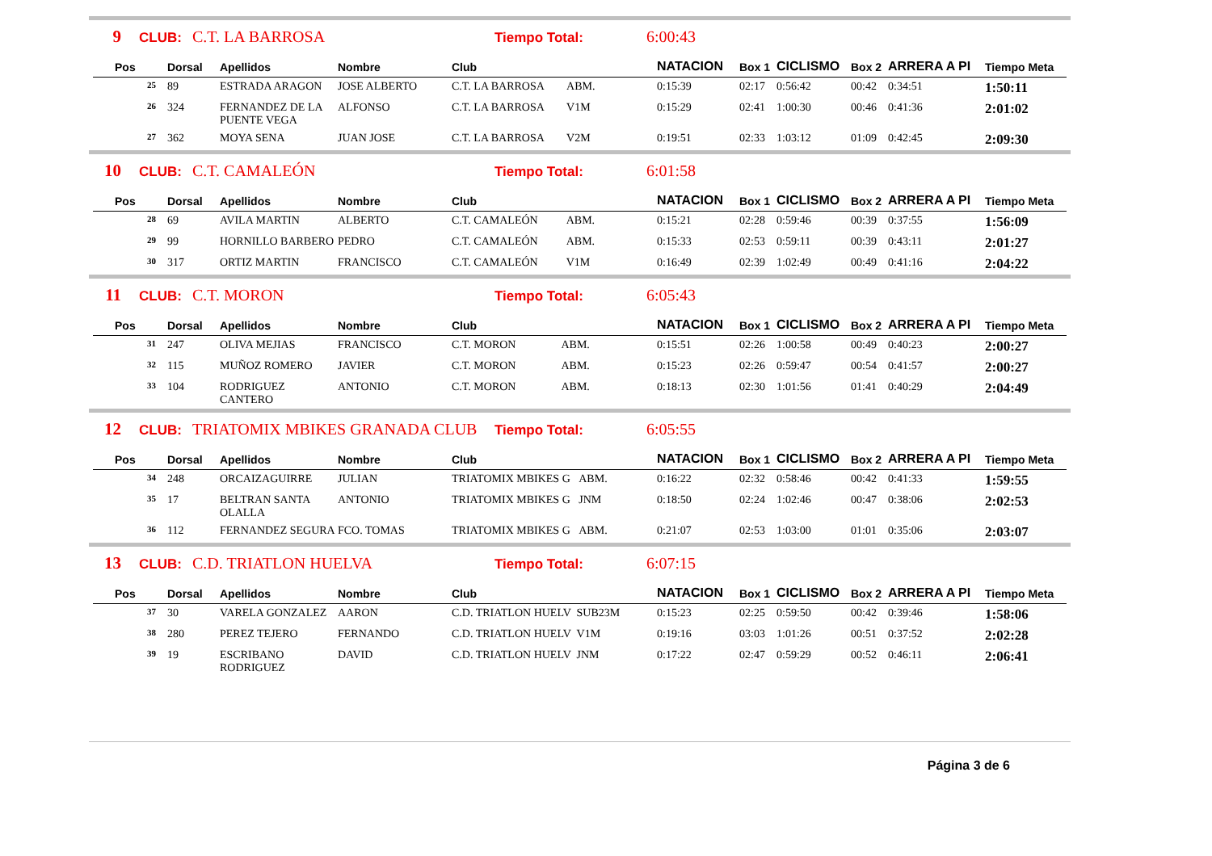9 CLUB: C.T. LA BARROSA Tiempo Total: 6:00:43
| Pos | Dorsal | Apellidos | Nombre | Club | NATACION | Box 1 | CICLISMO | Box 2 | ARRERA A PI | Tiempo Meta |
| --- | --- | --- | --- | --- | --- | --- | --- | --- | --- | --- |
| 25 | 89 | ESTRADA ARAGON | JOSE ALBERTO | C.T. LA BARROSA ABM. | 0:15:39 | 02:17 | 0:56:42 | 00:42 | 0:34:51 | 1:50:11 |
| 26 | 324 | FERNANDEZ DE LA PUENTE VEGA | ALFONSO | C.T. LA BARROSA V1M | 0:15:29 | 02:41 | 1:00:30 | 00:46 | 0:41:36 | 2:01:02 |
| 27 | 362 | MOYA SENA | JUAN JOSE | C.T. LA BARROSA V2M | 0:19:51 | 02:33 | 1:03:12 | 01:09 | 0:42:45 | 2:09:30 |
10 CLUB: C.T. CAMALEÓN Tiempo Total: 6:01:58
| Pos | Dorsal | Apellidos | Nombre | Club | NATACION | Box 1 | CICLISMO | Box 2 | ARRERA A PI | Tiempo Meta |
| --- | --- | --- | --- | --- | --- | --- | --- | --- | --- | --- |
| 28 | 69 | AVILA MARTIN | ALBERTO | C.T. CAMALEÓN ABM. | 0:15:21 | 02:28 | 0:59:46 | 00:39 | 0:37:55 | 1:56:09 |
| 29 | 99 | HORNILLO BARBERO | PEDRO | C.T. CAMALEÓN ABM. | 0:15:33 | 02:53 | 0:59:11 | 00:39 | 0:43:11 | 2:01:27 |
| 30 | 317 | ORTIZ MARTIN | FRANCISCO | C.T. CAMALEÓN V1M | 0:16:49 | 02:39 | 1:02:49 | 00:49 | 0:41:16 | 2:04:22 |
11 CLUB: C.T. MORON Tiempo Total: 6:05:43
| Pos | Dorsal | Apellidos | Nombre | Club | NATACION | Box 1 | CICLISMO | Box 2 | ARRERA A PI | Tiempo Meta |
| --- | --- | --- | --- | --- | --- | --- | --- | --- | --- | --- |
| 31 | 247 | OLIVA MEJIAS | FRANCISCO | C.T. MORON ABM. | 0:15:51 | 02:26 | 1:00:58 | 00:49 | 0:40:23 | 2:00:27 |
| 32 | 115 | MUÑOZ ROMERO | JAVIER | C.T. MORON ABM. | 0:15:23 | 02:26 | 0:59:47 | 00:54 | 0:41:57 | 2:00:27 |
| 33 | 104 | RODRIGUEZ CANTERO | ANTONIO | C.T. MORON ABM. | 0:18:13 | 02:30 | 1:01:56 | 01:41 | 0:40:29 | 2:04:49 |
12 CLUB: TRIATOMIX MBIKES GRANADA CLUB Tiempo Total: 6:05:55
| Pos | Dorsal | Apellidos | Nombre | Club | NATACION | Box 1 | CICLISMO | Box 2 | ARRERA A PI | Tiempo Meta |
| --- | --- | --- | --- | --- | --- | --- | --- | --- | --- | --- |
| 34 | 248 | ORCAIZAGUIRRE | JULIAN | TRIATOMIX MBIKES G ABM. | 0:16:22 | 02:32 | 0:58:46 | 00:42 | 0:41:33 | 1:59:55 |
| 35 | 17 | BELTRAN SANTA OLALLA | ANTONIO | TRIATOMIX MBIKES G JNM | 0:18:50 | 02:24 | 1:02:46 | 00:47 | 0:38:06 | 2:02:53 |
| 36 | 112 | FERNANDEZ SEGURA | FCO. TOMAS | TRIATOMIX MBIKES G ABM. | 0:21:07 | 02:53 | 1:03:00 | 01:01 | 0:35:06 | 2:03:07 |
13 CLUB: C.D. TRIATLON HUELVA Tiempo Total: 6:07:15
| Pos | Dorsal | Apellidos | Nombre | Club | NATACION | Box 1 | CICLISMO | Box 2 | ARRERA A PI | Tiempo Meta |
| --- | --- | --- | --- | --- | --- | --- | --- | --- | --- | --- |
| 37 | 30 | VARELA GONZALEZ | AARON | C.D. TRIATLON HUELV SUB23M | 0:15:23 | 02:25 | 0:59:50 | 00:42 | 0:39:46 | 1:58:06 |
| 38 | 280 | PEREZ TEJERO | FERNANDO | C.D. TRIATLON HUELV V1M | 0:19:16 | 03:03 | 1:01:26 | 00:51 | 0:37:52 | 2:02:28 |
| 39 | 19 | ESCRIBANO RODRIGUEZ | DAVID | C.D. TRIATLON HUELV JNM | 0:17:22 | 02:47 | 0:59:29 | 00:52 | 0:46:11 | 2:06:41 |
Página 3 de 6